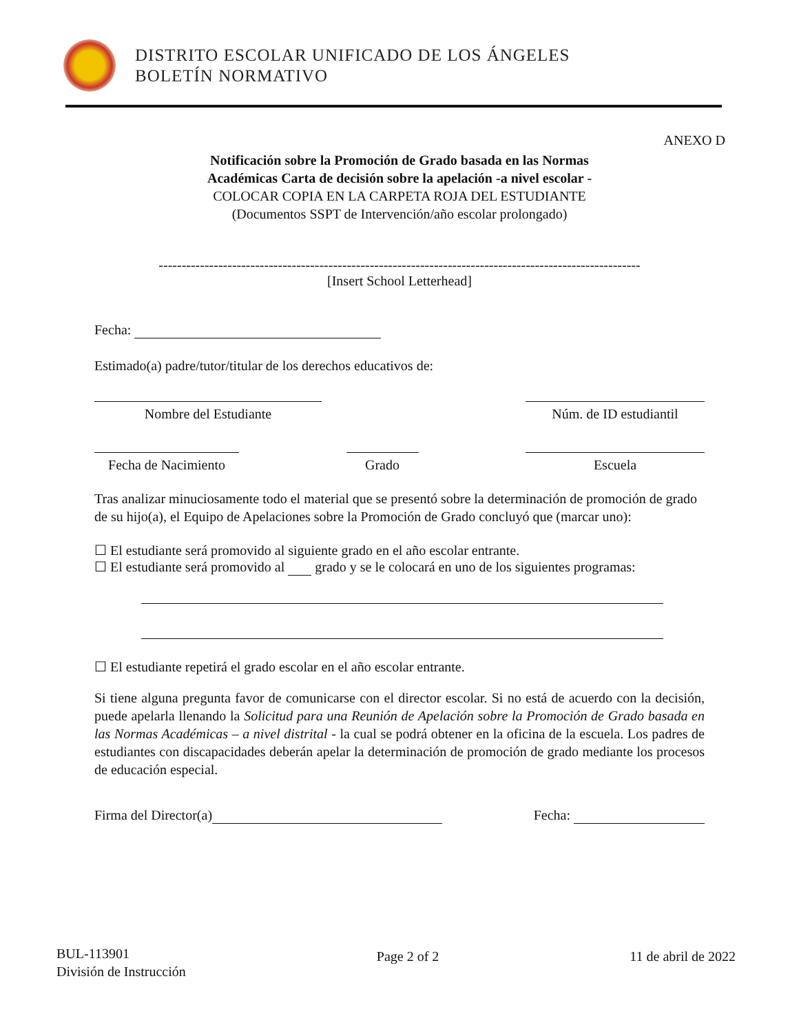DISTRITO ESCOLAR UNIFICADO DE LOS ÁNGELES
BOLETÍN NORMATIVO
ANEXO D
Notificación sobre la Promoción de Grado basada en las Normas
Académicas Carta de decisión sobre la apelación -a nivel escolar -
COLOCAR COPIA EN LA CARPETA ROJA DEL ESTUDIANTE
(Documentos SSPT de Intervención/año escolar prolongado)
---------------------------------------------------------------------------------------------------------
[Insert School Letterhead]
Fecha:
Estimado(a) padre/tutor/titular de los derechos educativos de:
Nombre del Estudiante Núm. de ID estudiantil
Fecha de Nacimiento
Grado Escuela
Tras analizar minuciosamente todo el material que se presentó sobre la determinación de promoción de grado de su hijo(a), el Equipo de Apelaciones sobre la Promoción de Grado concluyó que (marcar uno):
☐ El estudiante será promovido al siguiente grado en el año escolar entrante.
☐ El estudiante será promovido al grado y se le colocará en uno de los siguientes programas:
☐ El estudiante repetirá el grado escolar en el año escolar entrante.
Si tiene alguna pregunta favor de comunicarse con el director escolar. Si no está de acuerdo con la decisión, puede apelarla llenando la Solicitud para una Reunión de Apelación sobre la Promoción de Grado basada en las Normas Académicas – a nivel distrital - la cual se podrá obtener en la oficina de la escuela. Los padres de estudiantes con discapacidades deberán apelar la determinación de promoción de grado mediante los procesos de educación especial.
Firma del Director(a) Fecha:
BUL-113901
División de Instrucción
Page 2 of 2 11 de abril de 2022